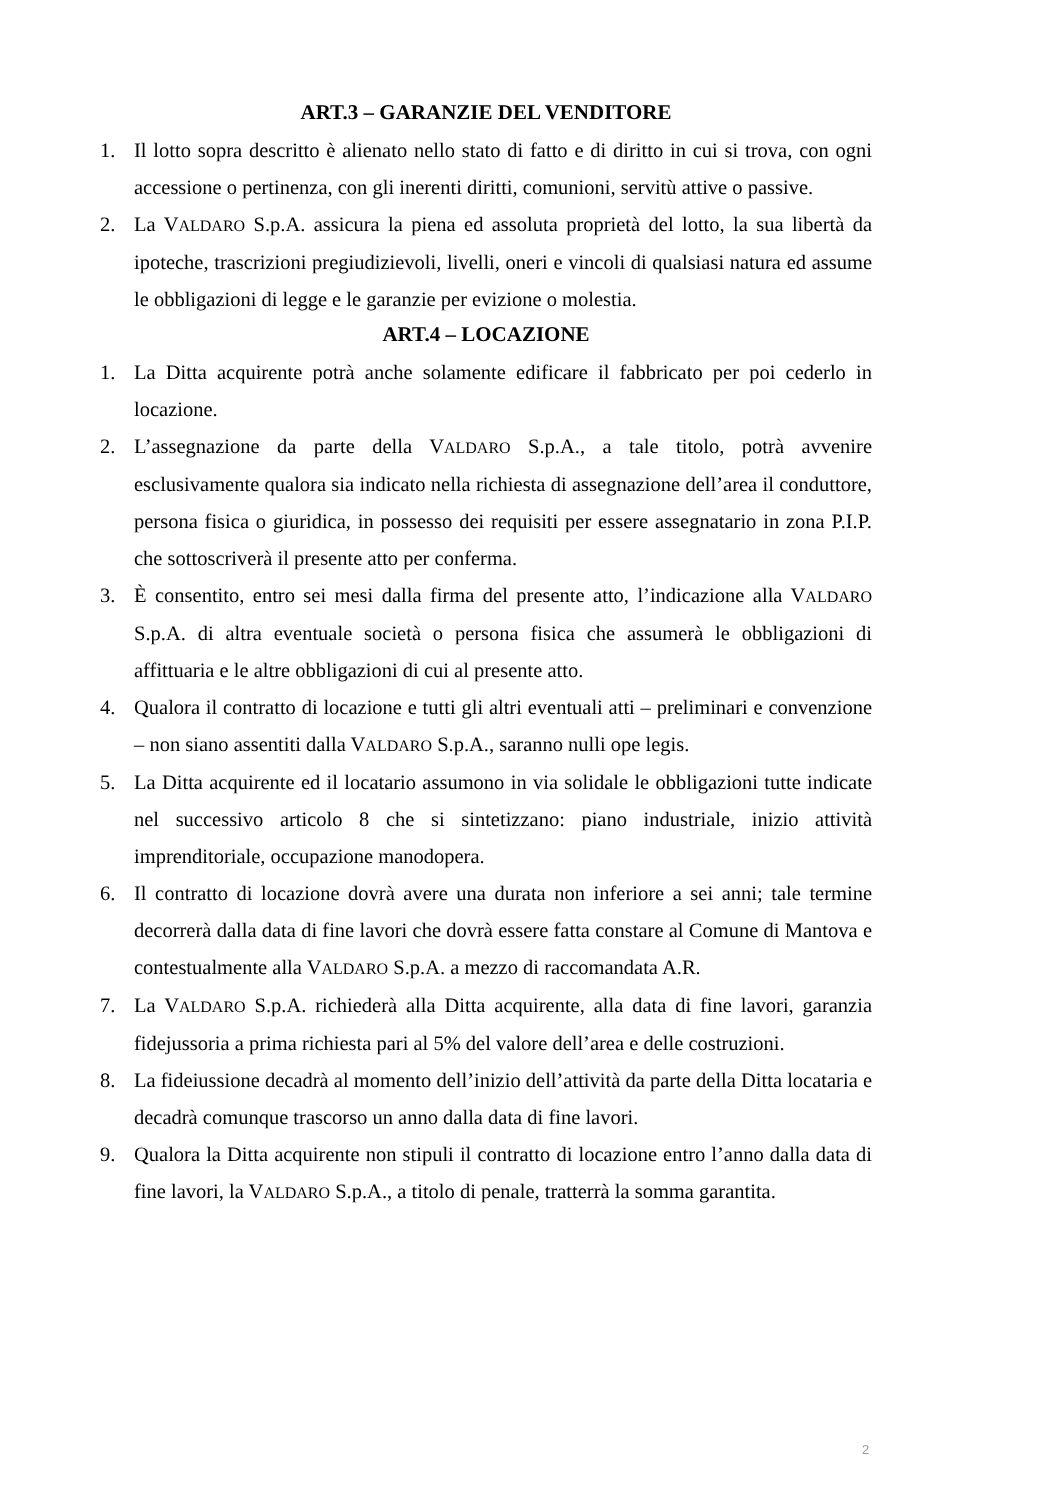ART.3 – GARANZIE DEL VENDITORE
1. Il lotto sopra descritto è alienato nello stato di fatto e di diritto in cui si trova, con ogni accessione o pertinenza, con gli inerenti diritti, comunioni, servitù attive o passive.
2. La VALDARO S.p.A. assicura la piena ed assoluta proprietà del lotto, la sua libertà da ipoteche, trascrizioni pregiudizievoli, livelli, oneri e vincoli di qualsiasi natura ed assume le obbligazioni di legge e le garanzie per evizione o molestia.
ART.4 – LOCAZIONE
1. La Ditta acquirente potrà anche solamente edificare il fabbricato per poi cederlo in locazione.
2. L’assegnazione da parte della VALDARO S.p.A., a tale titolo, potrà avvenire esclusivamente qualora sia indicato nella richiesta di assegnazione dell’area il conduttore, persona fisica o giuridica, in possesso dei requisiti per essere assegnatario in zona P.I.P. che sottoscriverà il presente atto per conferma.
3. È consentito, entro sei mesi dalla firma del presente atto, l’indicazione alla VALDARO S.p.A. di altra eventuale società o persona fisica che assumerà le obbligazioni di affittuaria e le altre obbligazioni di cui al presente atto.
4. Qualora il contratto di locazione e tutti gli altri eventuali atti – preliminari e convenzione – non siano assentiti dalla VALDARO S.p.A., saranno nulli ope legis.
5. La Ditta acquirente ed il locatario assumono in via solidale le obbligazioni tutte indicate nel successivo articolo 8 che si sintetizzano: piano industriale, inizio attività imprenditoriale, occupazione manodopera.
6. Il contratto di locazione dovrà avere una durata non inferiore a sei anni; tale termine decorrerà dalla data di fine lavori che dovrà essere fatta constare al Comune di Mantova e contestualmente alla VALDARO S.p.A. a mezzo di raccomandata A.R.
7. La VALDARO S.p.A. richiederà alla Ditta acquirente, alla data di fine lavori, garanzia fidejussoria a prima richiesta pari al 5% del valore dell’area e delle costruzioni.
8. La fideiussione decadrà al momento dell’inizio dell’attività da parte della Ditta locataria e decadrà comunque trascorso un anno dalla data di fine lavori.
9. Qualora la Ditta acquirente non stipuli il contratto di locazione entro l’anno dalla data di fine lavori, la VALDARO S.p.A., a titolo di penale, tratterrà la somma garantita.
2